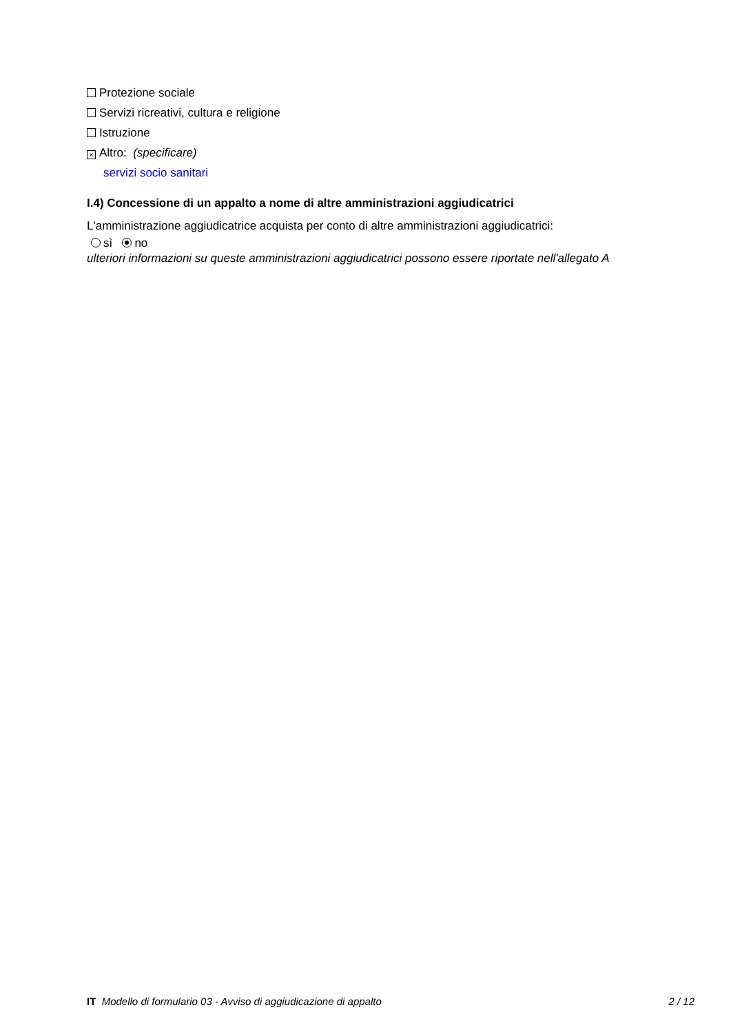Protezione sociale
Servizi ricreativi, cultura e religione
Istruzione
× Altro: (specificare)
servizi socio sanitari
I.4) Concessione di un appalto a nome di altre amministrazioni aggiudicatrici
L'amministrazione aggiudicatrice acquista per conto di altre amministrazioni aggiudicatrici:
sì no
ulteriori informazioni su queste amministrazioni aggiudicatrici possono essere riportate nell'allegato A
IT Modello di formulario 03 - Avviso di aggiudicazione di appalto 2 / 12